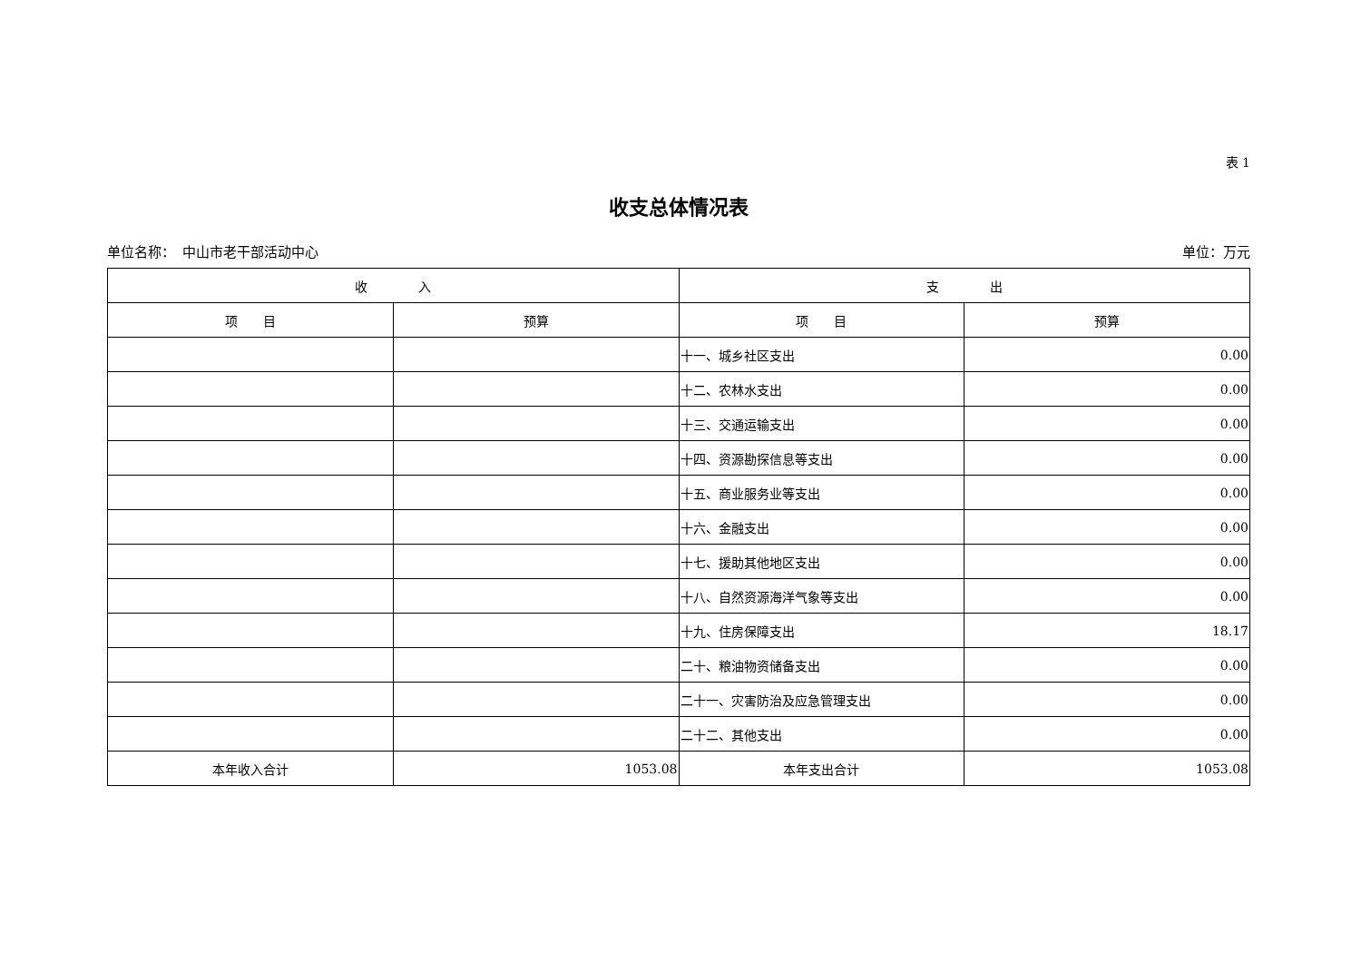表 1
收支总体情况表
单位名称：　中山市老干部活动中心 单位：万元
| 收 入 | | 支 出 | |
| --- | --- | --- | --- |
| 项 目 | 预算 | 项 目 | 预算 |
| | | 十一、城乡社区支出 | 0.00 |
| | | 十二、农林水支出 | 0.00 |
| | | 十三、交通运输支出 | 0.00 |
| | | 十四、资源勘探信息等支出 | 0.00 |
| | | 十五、商业服务业等支出 | 0.00 |
| | | 十六、金融支出 | 0.00 |
| | | 十七、援助其他地区支出 | 0.00 |
| | | 十八、自然资源海洋气象等支出 | 0.00 |
| | | 十九、住房保障支出 | 18.17 |
| | | 二十、粮油物资储备支出 | 0.00 |
| | | 二十一、灾害防治及应急管理支出 | 0.00 |
| | | 二十二、其他支出 | 0.00 |
| 本年收入合计 | 1053.08 | 本年支出合计 | 1053.08 |